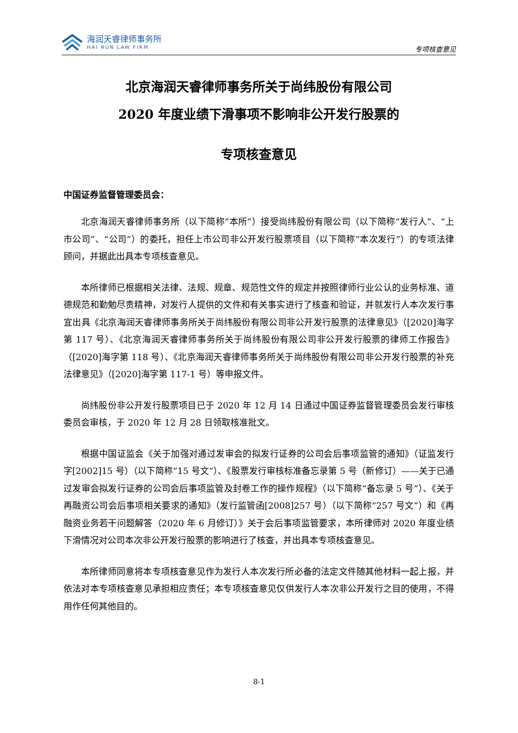海润天睿律师事务所
HAI RUN LAW FIRM
专项核查意见
北京海润天睿律师事务所关于尚纬股份有限公司
2020 年度业绩下滑事项不影响非公开发行股票的
专项核查意见
中国证券监督管理委员会：
北京海润天睿律师事务所（以下简称“本所”）接受尚纬股份有限公司（以下简称“发行人”、“上市公司”、“公司”）的委托，担任上市公司非公开发行股票项目（以下简称“本次发行”）的专项法律顾问，并据此出具本专项核查意见。
本所律师已根据相关法律、法规、规章、规范性文件的规定并按照律师行业公认的业务标准、道德规范和勤勉尽责精神，对发行人提供的文件和有关事实进行了核查和验证，并就发行人本次发行事宜出具《北京海润天睿律师事务所关于尚纬股份有限公司非公开发行股票的法律意见》（[2020]海字第 117 号）、《北京海润天睿律师事务所关于尚纬股份有限公司非公开发行股票的律师工作报告》（[2020]海字第 118 号）、《北京海润天睿律师事务所关于尚纬股份有限公司非公开发行股票的补充法律意见》（[2020]海字第 117-1 号）等申报文件。
尚纬股份非公开发行股票项目已于 2020 年 12 月 14 日通过中国证券监督管理委员会发行审核委员会审核，于 2020 年 12 月 28 日领取核准批文。
根据中国证监会《关于加强对通过发审会的拟发行证券的公司会后事项监管的通知》（证监发行字[2002]15 号）（以下简称“15 号文”）、《股票发行审核标准备忘录第 5 号（新修订）——关于已通过发审会拟发行证券的公司会后事项监管及封卷工作的操作规程》（以下简称“备忘录 5 号”）、《关于再融资公司会后事项相关要求的通知》（发行监管函[2008]257 号）（以下简称“257 号文”）和《再融资业务若干问题解答（2020 年 6 月修订）》关于会后事项监管要求，本所律师对 2020 年度业绩下滑情况对公司本次非公开发行股票的影响进行了核查，并出具本专项核查意见。
本所律师同意将本专项核查意见作为发行人本次发行所必备的法定文件随其他材料一起上报，并依法对本专项核查意见承担相应责任；本专项核查意见仅供发行人本次非公开发行之目的使用，不得用作任何其他目的。
8-1